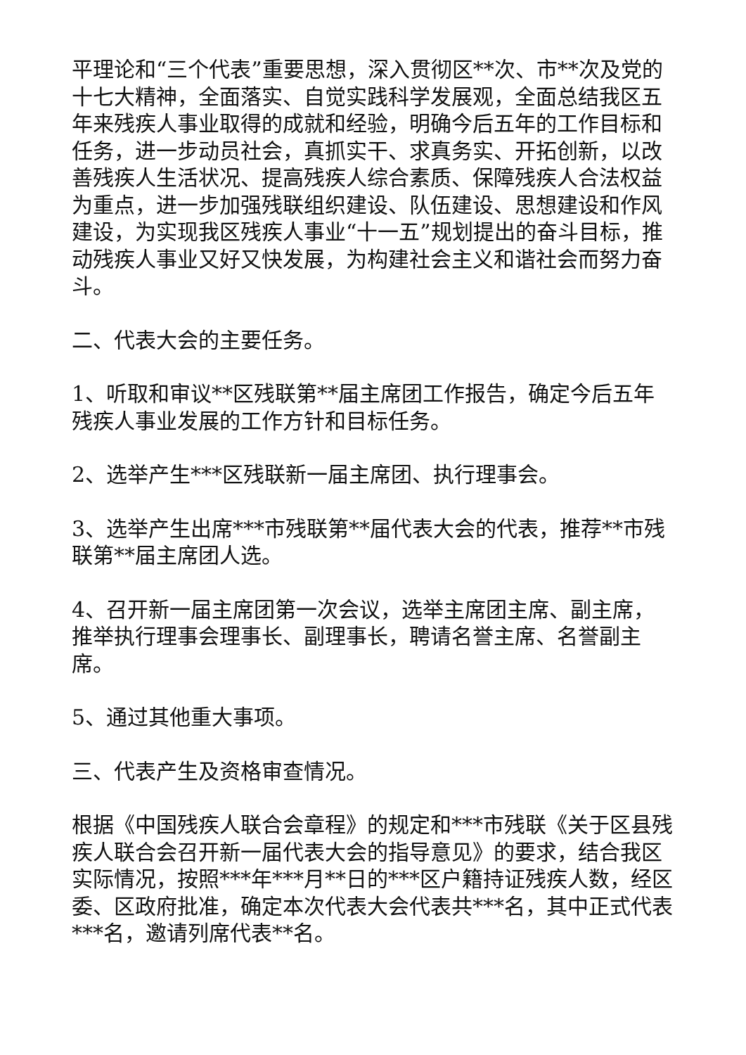平理论和“三个代表”重要思想，深入贯彻区**次、市**次及党的十七大精神，全面落实、自觉实践科学发展观，全面总结我区五年来残疾人事业取得的成就和经验，明确今后五年的工作目标和任务，进一步动员社会，真抓实干、求真务实、开拓创新，以改善残疾人生活状况、提高残疾人综合素质、保障残疾人合法权益为重点，进一步加强残联组织建设、队伍建设、思想建设和作风建设，为实现我区残疾人事业“十一五”规划提出的奋斗目标，推动残疾人事业又好又快发展，为构建社会主义和谐社会而努力奋斗。
二、代表大会的主要任务。
1、听取和审议**区残联第**届主席团工作报告，确定今后五年残疾人事业发展的工作方针和目标任务。
2、选举产生***区残联新一届主席团、执行理事会。
3、选举产生出席***市残联第**届代表大会的代表，推荐**市残联第**届主席团人选。
4、召开新一届主席团第一次会议，选举主席团主席、副主席，推举执行理事会理事长、副理事长，聘请名誉主席、名誉副主席。
5、通过其他重大事项。
三、代表产生及资格审查情况。
根据《中国残疾人联合会章程》的规定和***市残联《关于区县残疾人联合会召开新一届代表大会的指导意见》的要求，结合我区实际情况，按照***年***月**日的***区户籍持证残疾人数，经区委、区政府批准，确定本次代表大会代表共***名，其中正式代表***名，邀请列席代表**名。